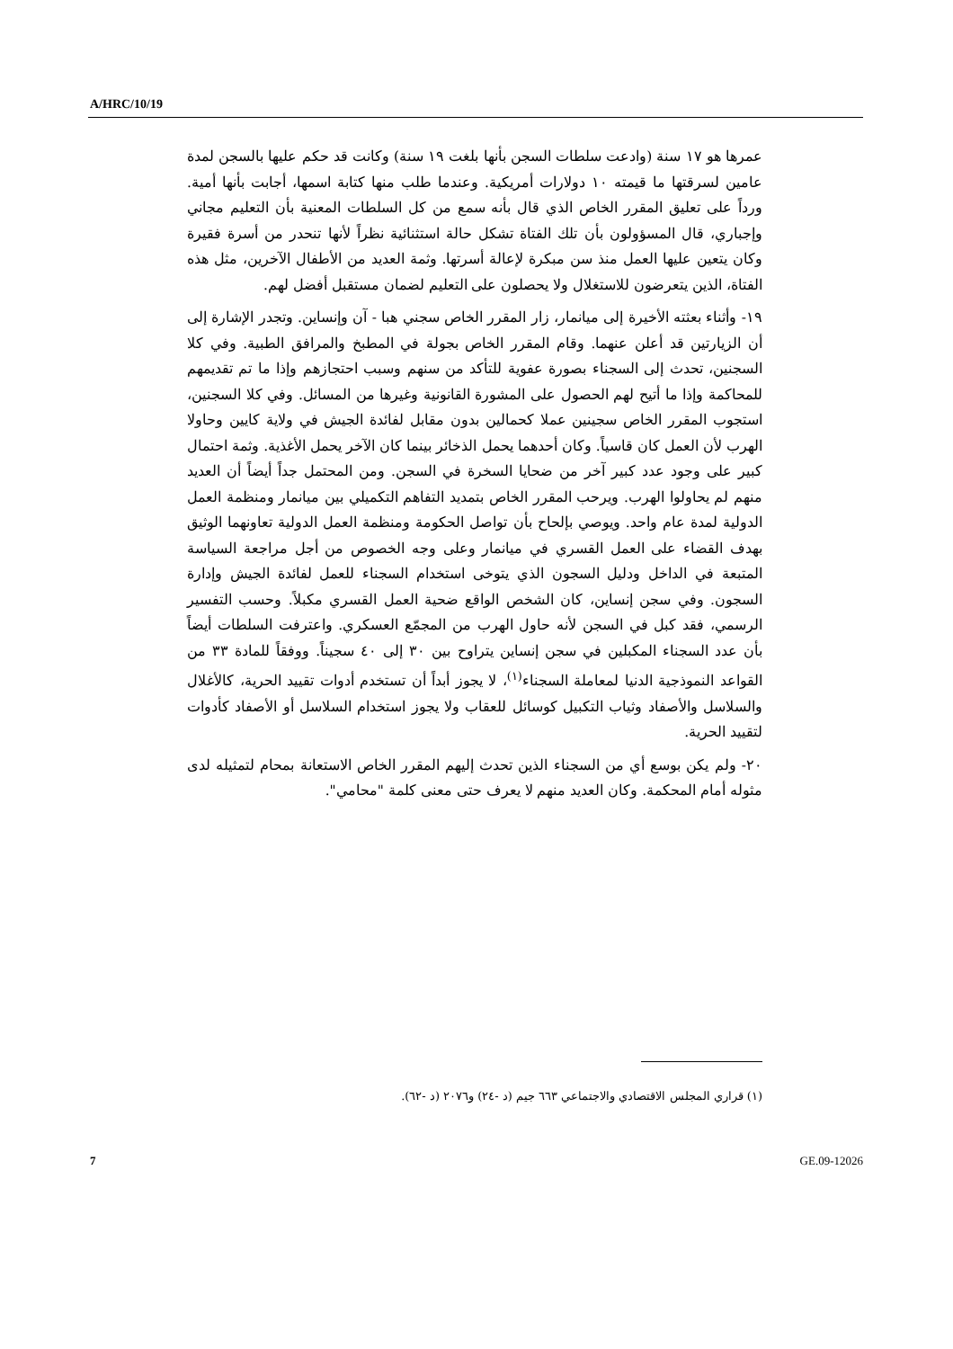A/HRC/10/19
عمرها هو ١٧ سنة (وادعت سلطات السجن بأنها بلغت ١٩ سنة) وكانت قد حكم عليها بالسجن لمدة عامين لسرقتها ما قيمته ١٠ دولارات أمريكية. وعندما طلب منها كتابة اسمها، أجابت بأنها أمية. ورداً على تعليق المقرر الخاص الذي قال بأنه سمع من كل السلطات المعنية بأن التعليم مجاني وإجباري، قال المسؤولون بأن تلك الفتاة تشكل حالة استثنائية نظراً لأنها تنحدر من أسرة فقيرة وكان يتعين عليها العمل منذ سن مبكرة لإعالة أسرتها. وثمة العديد من الأطفال الآخرين، مثل هذه الفتاة، الذين يتعرضون للاستغلال ولا يحصلون على التعليم لضمان مستقبل أفضل لهم.
١٩- وأثناء بعثته الأخيرة إلى ميانمار، زار المقرر الخاص سجني هبا - آن وإنساين. وتجدر الإشارة إلى أن الزيارتين قد أعلن عنهما. وقام المقرر الخاص بجولة في المطبخ والمرافق الطبية. وفي كلا السجنين، تحدث إلى السجناء بصورة عفوية للتأكد من سنهم وسبب احتجازهم وإذا ما تم تقديمهم للمحاكمة وإذا ما أتيح لهم الحصول على المشورة القانونية وغيرها من المسائل. وفي كلا السجنين، استجوب المقرر الخاص سجينين عملا كحمالين بدون مقابل لفائدة الجيش في ولاية كايين وحاولا الهرب لأن العمل كان قاسياً. وكان أحدهما يحمل الذخائر بينما كان الآخر يحمل الأغذية. وثمة احتمال كبير على وجود عدد كبير آخر من ضحايا السخرة في السجن. ومن المحتمل جداً أيضاً أن العديد منهم لم يحاولوا الهرب. ويرحب المقرر الخاص بتمديد التفاهم التكميلي بين ميانمار ومنظمة العمل الدولية لمدة عام واحد. ويوصي بإلحاح بأن تواصل الحكومة ومنظمة العمل الدولية تعاونهما الوثيق بهدف القضاء على العمل القسري في ميانمار وعلى وجه الخصوص من أجل مراجعة السياسة المتبعة في الداخل ودليل السجون الذي يتوخى استخدام السجناء للعمل لفائدة الجيش وإدارة السجون. وفي سجن إنساين، كان الشخص الواقع ضحية العمل القسري مكبلاً. وحسب التفسير الرسمي، فقد كبل في السجن لأنه حاول الهرب من المجمّع العسكري. واعترفت السلطات أيضاً بأن عدد السجناء المكبلين في سجن إنساين يتراوح بين ٣٠ إلى ٤٠ سجيناً. ووفقاً للمادة ٣٣ من القواعد النموذجية الدنيا لمعاملة السجناء<sup>(١)</sup>، لا يجوز أبداً أن تستخدم أدوات تقييد الحرية، كالأغلال والسلاسل والأصفاد وثياب التكبيل كوسائل للعقاب ولا يجوز استخدام السلاسل أو الأصفاد كأدوات لتقييد الحرية.
٢٠- ولم يكن بوسع أي من السجناء الذين تحدث إليهم المقرر الخاص الاستعانة بمحام لتمثيله لدى مثوله أمام المحكمة. وكان العديد منهم لا يعرف حتى معنى كلمة "محامي".
(١) قراري المجلس الاقتصادي والاجتماعي ٦٦٣ جيم (د -٢٤) و٢٠٧٦ (د -٦٢).
7 GE.09-12026